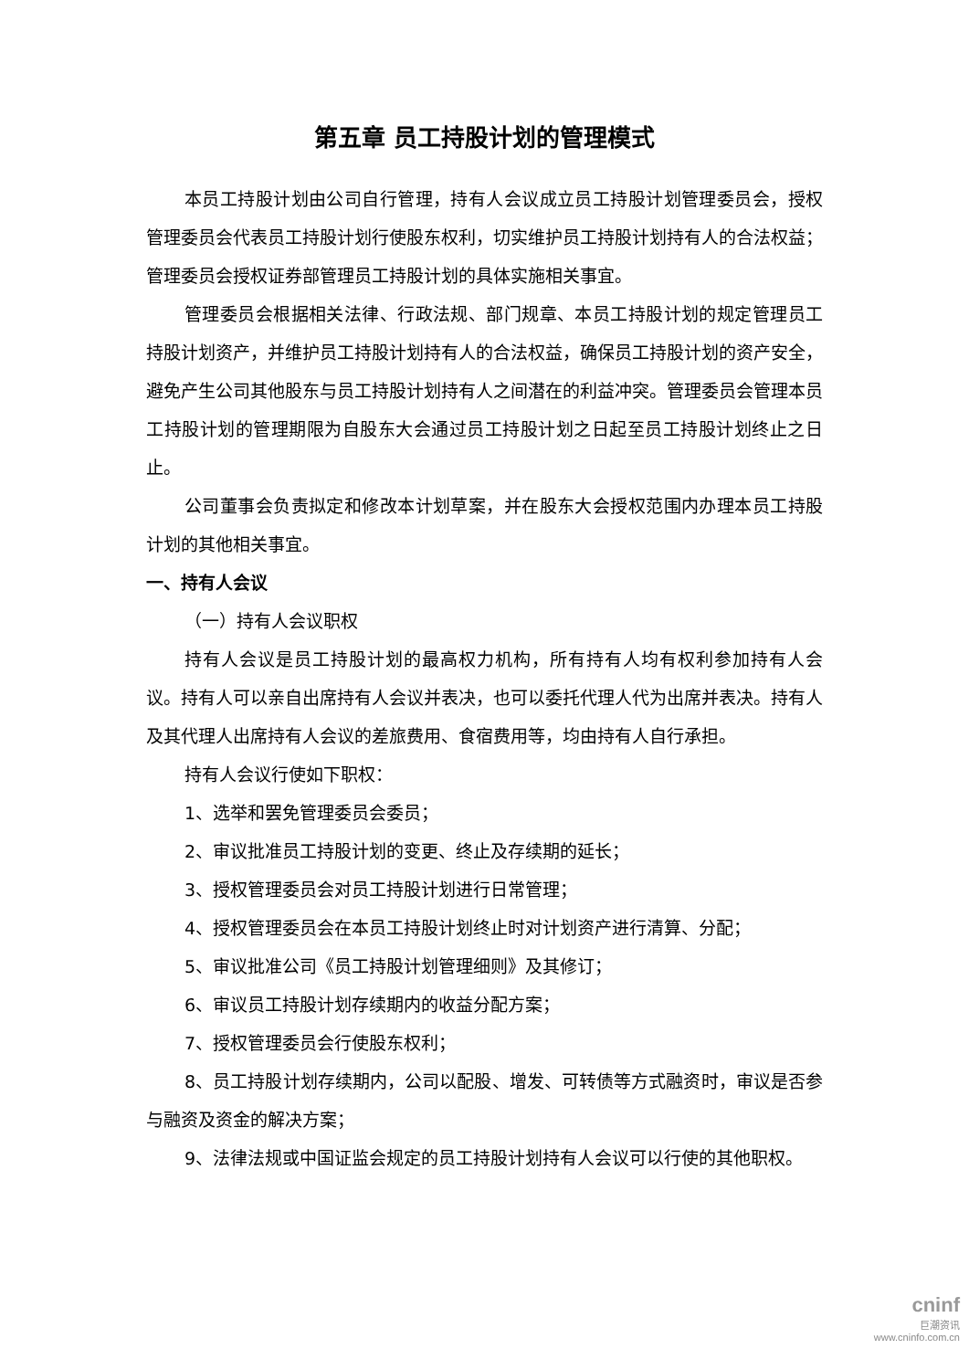第五章 员工持股计划的管理模式
本员工持股计划由公司自行管理，持有人会议成立员工持股计划管理委员会，授权管理委员会代表员工持股计划行使股东权利，切实维护员工持股计划持有人的合法权益；管理委员会授权证券部管理员工持股计划的具体实施相关事宜。
管理委员会根据相关法律、行政法规、部门规章、本员工持股计划的规定管理员工持股计划资产，并维护员工持股计划持有人的合法权益，确保员工持股计划的资产安全，避免产生公司其他股东与员工持股计划持有人之间潜在的利益冲突。管理委员会管理本员工持股计划的管理期限为自股东大会通过员工持股计划之日起至员工持股计划终止之日止。
公司董事会负责拟定和修改本计划草案，并在股东大会授权范围内办理本员工持股计划的其他相关事宜。
一、持有人会议
（一）持有人会议职权
持有人会议是员工持股计划的最高权力机构，所有持有人均有权利参加持有人会议。持有人可以亲自出席持有人会议并表决，也可以委托代理人代为出席并表决。持有人及其代理人出席持有人会议的差旅费用、食宿费用等，均由持有人自行承担。
持有人会议行使如下职权：
1、选举和罢免管理委员会委员；
2、审议批准员工持股计划的变更、终止及存续期的延长；
3、授权管理委员会对员工持股计划进行日常管理；
4、授权管理委员会在本员工持股计划终止时对计划资产进行清算、分配；
5、审议批准公司《员工持股计划管理细则》及其修订；
6、审议员工持股计划存续期内的收益分配方案；
7、授权管理委员会行使股东权利；
8、员工持股计划存续期内，公司以配股、增发、可转债等方式融资时，审议是否参与融资及资金的解决方案；
9、法律法规或中国证监会规定的员工持股计划持有人会议可以行使的其他职权。
cninf
巨潮资讯
www.cninfo.com.cn